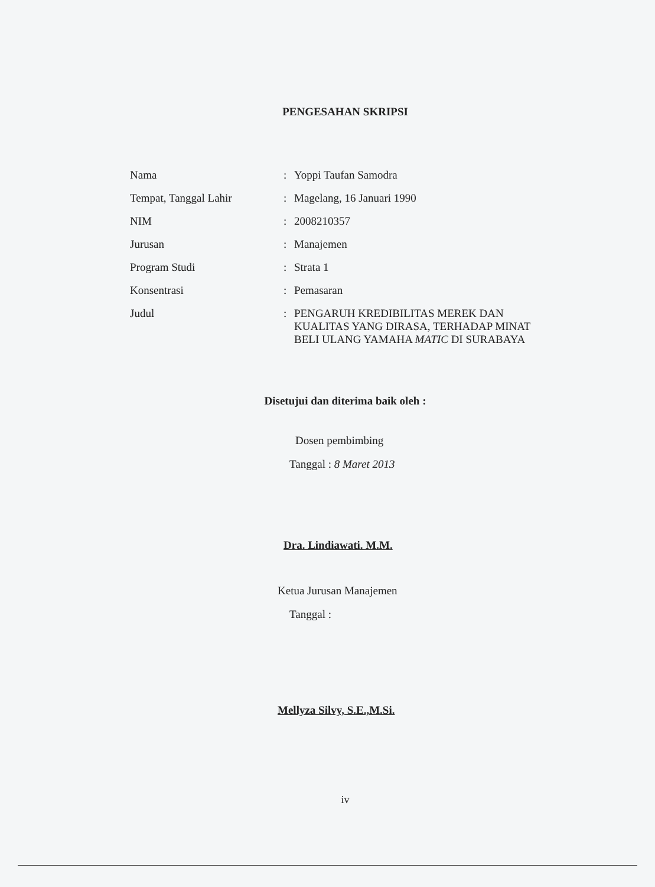PENGESAHAN SKRIPSI
| Nama | : | Yoppi Taufan Samodra |
| Tempat, Tanggal Lahir | : | Magelang, 16 Januari 1990 |
| NIM | : | 2008210357 |
| Jurusan | : | Manajemen |
| Program Studi | : | Strata 1 |
| Konsentrasi | : | Pemasaran |
| Judul | : | PENGARUH KREDIBILITAS MEREK DAN KUALITAS YANG DIRASA, TERHADAP MINAT BELI ULANG YAMAHA MATIC DI SURABAYA |
Disetujui dan diterima baik oleh :
Dosen pembimbing
Tanggal : 8 Maret 2013
Dra. Lindiawati. M.M.
Ketua Jurusan Manajemen
Tanggal :
Mellyza Silvy, S.E.,M.Si.
iv